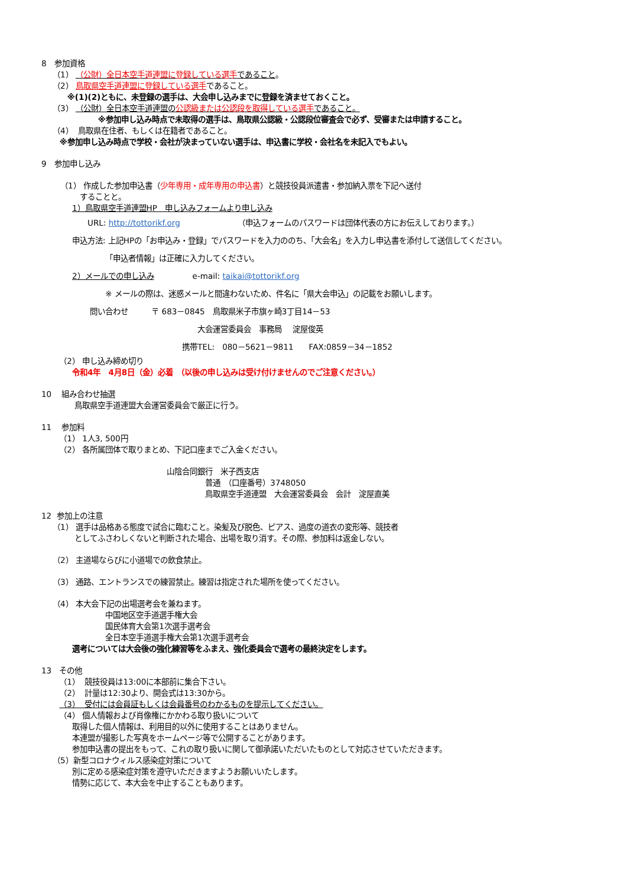8　参加資格
　　（1） （公財）全日本空手道連盟に登録している選手であること。
　　（2） 鳥取県空手道連盟に登録している選手であること。
　　　 ※(1)(2)ともに、未登録の選手は、大会申し込みまでに登録を済ませておくこと。
　　（3） （公財）全日本空手道連盟の公認級または公認段を取得している選手であること。
　　　　　　　 ※参加申し込み時点で未取得の選手は、鳥取県公認級・公認段位審査会で必ず、受審または申請すること。
　　（4） 鳥取県在住者、もしくは在籍者であること。
　　 ※参加申し込み時点で学校・会社が決まっていない選手は、申込書に学校・会社名を未記入でもよい。
9　参加申し込み
　　　（1） 作成した参加申込書（少年専用・成年専用の申込書）と競技役員派遣書・参加納入票を下記へ送付
　　　　　することと。
　　　　1）鳥取県空手道連盟HP　申し込みフォームより申し込み
　　　　　　URL: http://tottorikf.org　　　　　　　　（申込フォームのパスワードは団体代表の方にお伝えしております。）
　　　　申込方法: 上記HPの「お申込み・登録」でパスワードを入力ののち、「大会名」を入力し申込書を添付して送信してください。
　　　　　　　　 「申込者情報」は正確に入力してください。
　　　　2）メールでの申し込み　　　　　e-mail: taikai@tottorikf.org
　　　　　　　　 ※ メールの際は、迷惑メールと間違わないため、件名に「県大会申込」の記載をお願いします。
　　　　　　 問い合わせ　　　〒 683－0845　鳥取県米子市旗ヶ崎3丁目14－53
　　　　　　　　　　　　　　　　　　　　 大会運営委員会　事務局　 淀屋俊英
　　　　　　　　　　　　　　　　　　 携帯TEL:　080－5621－9811　　FAX:0859－34－1852
　　 （2） 申し込み締め切り
　　　　令和4年　4月8日（金）必着　（以後の申し込みは受け付けませんのでご注意ください。）
10　 組み合わせ抽選
　　　　 鳥取県空手道連盟大会運営委員会で厳正に行う。
11　 参加料
　　 （1） 1人3, 500円
　　 （2） 各所属団体で取りまとめ、下記口座までご入金ください。
　　　　　　　　　　　　　　　　 山陰合同銀行　米子西支店
　　　　　　　　　　　　　　　　　　　　　 普通　（口座番号）3748050
　　　　　　　　　　　　　　　　　　　　　 鳥取県空手道連盟　大会運営委員会　会計　淀屋直美
12 参加上の注意
　　（1） 選手は品格ある態度で試合に臨むこと。染髪及び脱色、ピアス、過度の道衣の変形等、競技者
　　　　 としてふさわしくないと判断された場合、出場を取り消す。その際、参加料は返金しない。
　　（2） 主道場ならびに小道場での飲食禁止。
　　（3） 通路、エントランスでの練習禁止。練習は指定された場所を使ってください。
　　（4） 本大会下記の出場選考会を兼ねます。
　　　　　　　　 中国地区空手道選手権大会
　　　　　　　　 国民体育大会第1次選手選考会
　　　　　　　　 全日本空手道選手権大会第1次選手選考会
　　　　選考については大会後の強化練習等をふまえ、強化委員会で選考の最終決定をします。
13　その他
　　 （1） 競技役員は13:00に本部前に集合下さい。
　　 （2） 計量は12:30より、開会式は13:30から。
　　 （3） 受付には会員証もしくは会員番号のわかるものを提示してください。
　　 （4） 個人情報および肖像権にかかわる取り扱いについて
　　　　取得した個人情報は、利用目的以外に使用することはありません。
　　　　本連盟が撮影した写真をホームページ等で公開することがあります。
　　　　参加申込書の提出をもって、これの取り扱いに関して御承諾いただいたものとして対応させていただきます。
　　（5）新型コロナウィルス感染症対策について
　　　　別に定める感染症対策を遵守いただきますようお願いいたします。
　　　　情勢に応じて、本大会を中止することもあります。